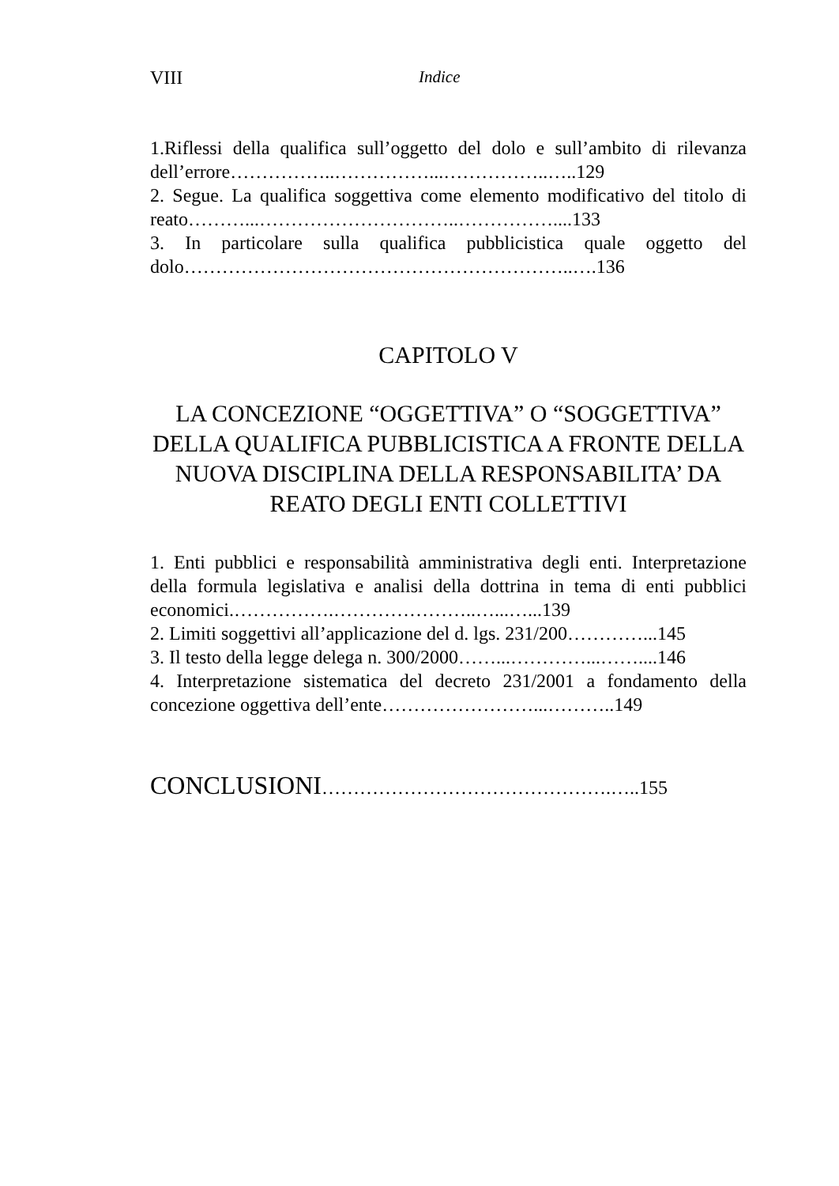VIII Indice
1.Riflessi della qualifica sull’oggetto del dolo e sull’ambito di rilevanza dell’errore……………..……………...……………..…..129
2. Segue. La qualifica soggettiva come elemento modificativo del titolo di reato………...…………………………..……………....133
3. In particolare sulla qualifica pubblicistica quale oggetto del dolo……………………………………………………..….136
CAPITOLO V
LA CONCEZIONE “OGGETTIVA” O “SOGGETTIVA” DELLA QUALIFICA PUBBLICISTICA A FRONTE DELLA NUOVA DISCIPLINA DELLA RESPONSABILITA’ DA REATO DEGLI ENTI COLLETTIVI
1. Enti pubblici e responsabilità amministrativa degli enti. Interpretazione della formula legislativa e analisi della dottrina in tema di enti pubblici economici.…………….…………………..…...…...139
2. Limiti soggettivi all’applicazione del d. lgs. 231/200…………...145
3. Il testo della legge delega n. 300/2000……...…………...……....146
4. Interpretazione sistematica del decreto 231/2001 a fondamento della concezione oggettiva dell’ente……………………...………..149
CONCLUSIONI……………………………………….…..155